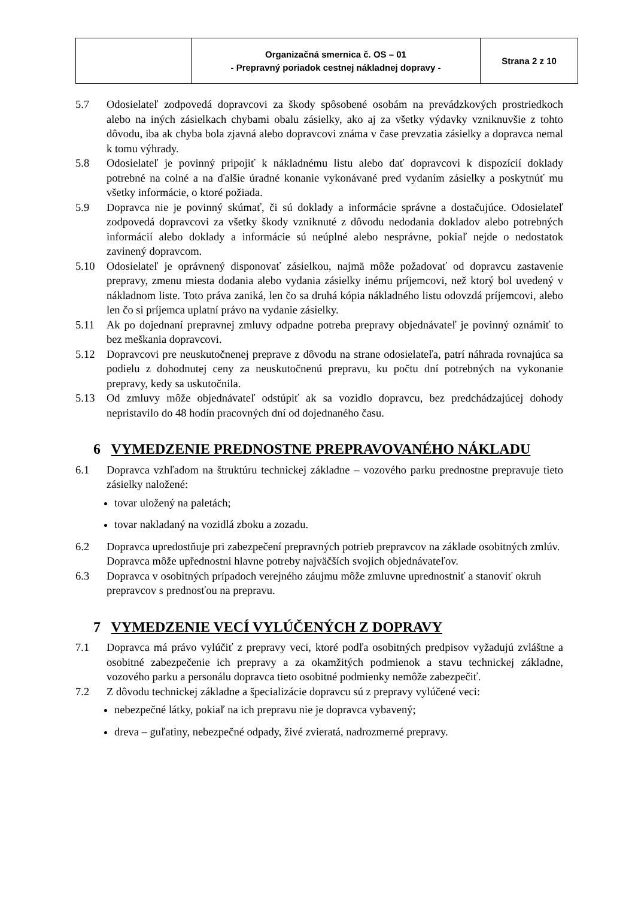| | Organizačná smernica č. OS – 01 - Prepravný poriadok cestnej nákladnej dopravy - | Strana 2 z 10 |
5.7 Odosielateľ zodpovedá dopravcovi za škody spôsobené osobám na prevádzkových prostriedkoch alebo na iných zásielkach chybami obalu zásielky, ako aj za všetky výdavky vzniknuvšie z tohto dôvodu, iba ak chyba bola zjavná alebo dopravcovi známa v čase prevzatia zásielky a dopravca nemal k tomu výhrady.
5.8 Odosielateľ je povinný pripojiť k nákladnému listu alebo dať dopravcovi k dispozícií doklady potrebné na colné a na ďalšie úradné konanie vykonávané pred vydaním zásielky a poskytnúť mu všetky informácie, o ktoré požiada.
5.9 Dopravca nie je povinný skúmať, či sú doklady a informácie správne a dostačujúce. Odosielateľ zodpovedá dopravcovi za všetky škody vzniknuté z dôvodu nedodania dokladov alebo potrebných informácií alebo doklady a informácie sú neúplné alebo nesprávne, pokiaľ nejde o nedostatok zavinený dopravcom.
5.10 Odosielateľ je oprávnený disponovať zásielkou, najmä môže požadovať od dopravcu zastavenie prepravy, zmenu miesta dodania alebo vydania zásielky inému príjemcovi, než ktorý bol uvedený v nákladnom liste. Toto práva zaniká, len čo sa druhá kópia nákladného listu odovzdá príjemcovi, alebo len čo si príjemca uplatní právo na vydanie zásielky.
5.11 Ak po dojednaní prepravnej zmluvy odpadne potreba prepravy objednávateľ je povinný oznámiť to bez meškania dopravcovi.
5.12 Dopravcovi pre neuskutočnenej preprave z dôvodu na strane odosielateľa, patrí náhrada rovnajúca sa podielu z dohodnutej ceny za neuskutočnenú prepravu, ku počtu dní potrebných na vykonanie prepravy, kedy sa uskutočnila.
5.13 Od zmluvy môže objednávateľ odstúpiť ak sa vozidlo dopravcu, bez predchádzajúcej dohody nepristavilo do 48 hodín pracovných dní od dojednaného času.
6 VYMEDZENIE PREDNOSTNE PREPRAVOVANÉHO NÁKLADU
6.1 Dopravca vzhľadom na štruktúru technickej základne – vozového parku prednostne prepravuje tieto zásielky naložené:
tovar uložený na paletách;
tovar nakladaný na vozidlá zboku a zozadu.
6.2 Dopravca upredostňuje pri zabezpečení prepravných potrieb prepravcov na základe osobitných zmlúv. Dopravca môže upřednostni hlavne potreby najväčších svojich objednávateľov.
6.3 Dopravca v osobitných prípadoch verejného záujmu môže zmluvne uprednostniť a stanoviť okruh prepravcov s prednosťou na prepravu.
7 VYMEDZENIE VECÍ VYLÚČENÝCH Z DOPRAVY
7.1 Dopravca má právo vylúčiť z prepravy veci, ktoré podľa osobitných predpisov vyžadujú zvláštne a osobitné zabezpečenie ich prepravy a za okamžitých podmienok a stavu technickej základne, vozového parku a personálu dopravca tieto osobitné podmienky nemôže zabezpečiť.
7.2 Z dôvodu technickej základne a špecializácie dopravcu sú z prepravy vylúčené veci:
nebezpečné látky, pokiaľ na ich prepravu nie je dopravca vybavený;
dreva – guľatiny, nebezpečné odpady, živé zvieratá, nadrozmerné prepravy.